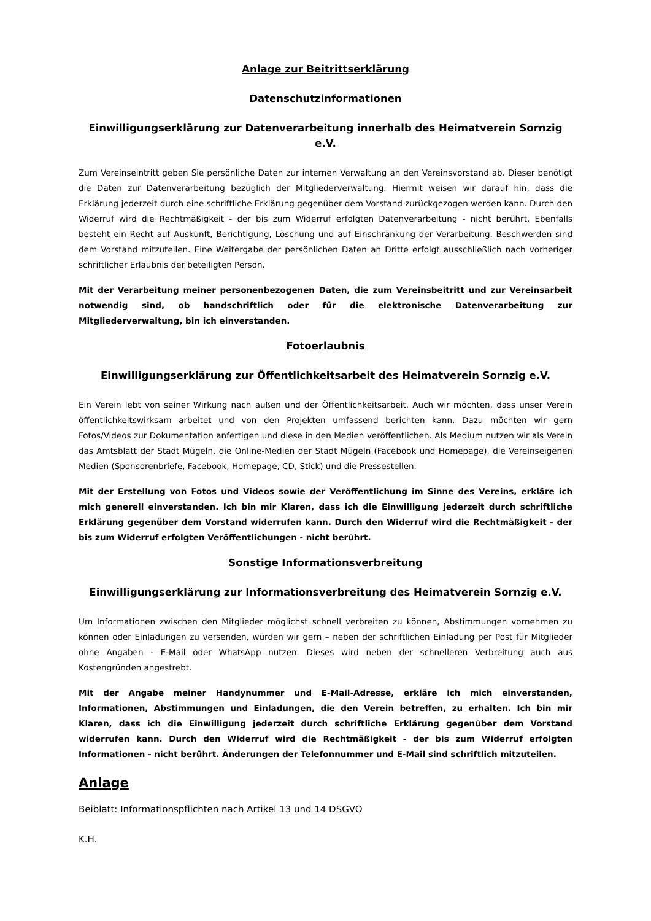Anlage zur Beitrittserklärung
Datenschutzinformationen
Einwilligungserklärung zur Datenverarbeitung innerhalb des Heimatverein Sornzig e.V.
Zum Vereinseintritt geben Sie persönliche Daten zur internen Verwaltung an den Vereinsvorstand ab. Dieser benötigt die Daten zur Datenverarbeitung bezüglich der Mitgliederverwaltung. Hiermit weisen wir darauf hin, dass die Erklärung jederzeit durch eine schriftliche Erklärung gegenüber dem Vorstand zurückgezogen werden kann. Durch den Widerruf wird die Rechtmäßigkeit - der bis zum Widerruf erfolgten Datenverarbeitung - nicht berührt. Ebenfalls besteht ein Recht auf Auskunft, Berichtigung, Löschung und auf Einschränkung der Verarbeitung. Beschwerden sind dem Vorstand mitzuteilen. Eine Weitergabe der persönlichen Daten an Dritte erfolgt ausschließlich nach vorheriger schriftlicher Erlaubnis der beteiligten Person.
Mit der Verarbeitung meiner personenbezogenen Daten, die zum Vereinsbeitritt und zur Vereinsarbeit notwendig sind, ob handschriftlich oder für die elektronische Datenverarbeitung zur Mitgliederverwaltung, bin ich einverstanden.
Fotoerlaubnis
Einwilligungserklärung zur Öffentlichkeitsarbeit des Heimatverein Sornzig e.V.
Ein Verein lebt von seiner Wirkung nach außen und der Öffentlichkeitsarbeit. Auch wir möchten, dass unser Verein öffentlichkeitswirksam arbeitet und von den Projekten umfassend berichten kann. Dazu möchten wir gern Fotos/Videos zur Dokumentation anfertigen und diese in den Medien veröffentlichen. Als Medium nutzen wir als Verein das Amtsblatt der Stadt Mügeln, die Online-Medien der Stadt Mügeln (Facebook und Homepage), die Vereinseigenen Medien (Sponsorenbriefe, Facebook, Homepage, CD, Stick) und die Pressestellen.
Mit der Erstellung von Fotos und Videos sowie der Veröffentlichung im Sinne des Vereins, erkläre ich mich generell einverstanden. Ich bin mir Klaren, dass ich die Einwilligung jederzeit durch schriftliche Erklärung gegenüber dem Vorstand widerrufen kann. Durch den Widerruf wird die Rechtmäßigkeit - der bis zum Widerruf erfolgten Veröffentlichungen - nicht berührt.
Sonstige Informationsverbreitung
Einwilligungserklärung zur Informationsverbreitung des Heimatverein Sornzig e.V.
Um Informationen zwischen den Mitglieder möglichst schnell verbreiten zu können, Abstimmungen vornehmen zu können oder Einladungen zu versenden, würden wir gern – neben der schriftlichen Einladung per Post für Mitglieder ohne Angaben - E-Mail oder WhatsApp nutzen. Dieses wird neben der schnelleren Verbreitung auch aus Kostengründen angestrebt.
Mit der Angabe meiner Handynummer und E-Mail-Adresse, erkläre ich mich einverstanden, Informationen, Abstimmungen und Einladungen, die den Verein betreffen, zu erhalten. Ich bin mir Klaren, dass ich die Einwilligung jederzeit durch schriftliche Erklärung gegenüber dem Vorstand widerrufen kann. Durch den Widerruf wird die Rechtmäßigkeit - der bis zum Widerruf erfolgten Informationen - nicht berührt. Änderungen der Telefonnummer und E-Mail sind schriftlich mitzuteilen.
Anlage
Beiblatt: Informationspflichten nach Artikel 13 und 14 DSGVO
K.H.